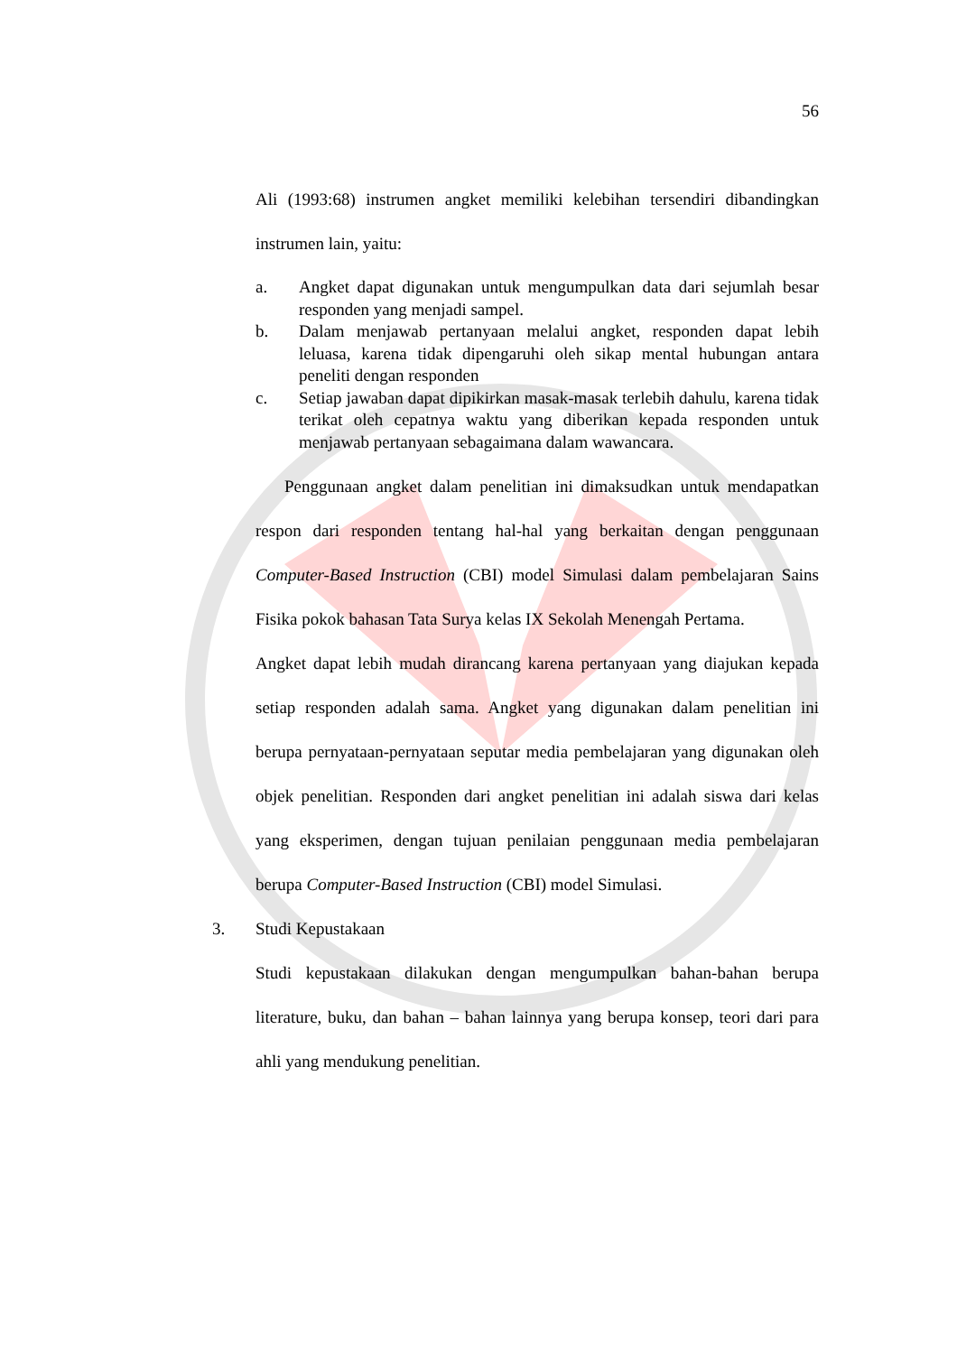56
Ali (1993:68) instrumen angket memiliki kelebihan tersendiri dibandingkan instrumen lain, yaitu:
a. Angket dapat digunakan untuk mengumpulkan data dari sejumlah besar responden yang menjadi sampel.
b. Dalam menjawab pertanyaan melalui angket, responden dapat lebih leluasa, karena tidak dipengaruhi oleh sikap mental hubungan antara peneliti dengan responden
c. Setiap jawaban dapat dipikirkan masak-masak terlebih dahulu, karena tidak terikat oleh cepatnya waktu yang diberikan kepada responden untuk menjawab pertanyaan sebagaimana dalam wawancara.
Penggunaan angket dalam penelitian ini dimaksudkan untuk mendapatkan respon dari responden tentang hal-hal yang berkaitan dengan penggunaan Computer-Based Instruction (CBI) model Simulasi dalam pembelajaran Sains Fisika pokok bahasan Tata Surya kelas IX Sekolah Menengah Pertama.
Angket dapat lebih mudah dirancang karena pertanyaan yang diajukan kepada setiap responden adalah sama. Angket yang digunakan dalam penelitian ini berupa pernyataan-pernyataan seputar media pembelajaran yang digunakan oleh objek penelitian. Responden dari angket penelitian ini adalah siswa dari kelas yang eksperimen, dengan tujuan penilaian penggunaan media pembelajaran berupa Computer-Based Instruction (CBI) model Simulasi.
3. Studi Kepustakaan
Studi kepustakaan dilakukan dengan mengumpulkan bahan-bahan berupa literature, buku, dan bahan – bahan lainnya yang berupa konsep, teori dari para ahli yang mendukung penelitian.